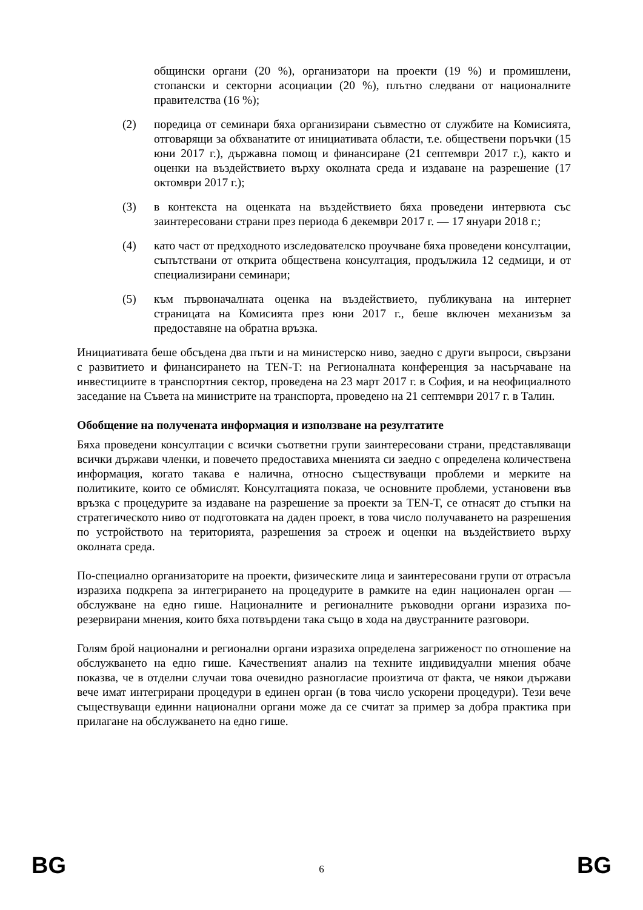общински органи (20 %), организатори на проекти (19 %) и промишлени, стопански и секторни асоциации (20 %), плътно следвани от националните правителства (16 %);
(2) поредица от семинари бяха организирани съвместно от службите на Комисията, отговарящи за обхванатите от инициативата области, т.е. обществени поръчки (15 юни 2017 г.), държавна помощ и финансиране (21 септември 2017 г.), както и оценки на въздействието върху околната среда и издаване на разрешение (17 октомври 2017 г.);
(3) в контекста на оценката на въздействието бяха проведени интервюта със заинтересовани страни през периода 6 декември 2017 г. — 17 януари 2018 г.;
(4) като част от предходното изследователско проучване бяха проведени консултации, съпътствани от открита обществена консултация, продължила 12 седмици, и от специализирани семинари;
(5) към първоначалната оценка на въздействието, публикувана на интернет страницата на Комисията през юни 2017 г., беше включен механизъм за предоставяне на обратна връзка.
Инициативата беше обсъдена два пъти и на министерско ниво, заедно с други въпроси, свързани с развитието и финансирането на TEN-T: на Регионалната конференция за насърчаване на инвестициите в транспортния сектор, проведена на 23 март 2017 г. в София, и на неофициалното заседание на Съвета на министрите на транспорта, проведено на 21 септември 2017 г. в Талин.
Обобщение на получената информация и използване на резултатите
Бяха проведени консултации с всички съответни групи заинтересовани страни, представляващи всички държави членки, и повечето предоставиха мненията си заедно с определена количествена информация, когато такава е налична, относно съществуващи проблеми и мерките на политиките, които се обмислят. Консултацията показа, че основните проблеми, установени във връзка с процедурите за издаване на разрешение за проекти за TEN-T, се отнасят до стъпки на стратегическото ниво от подготовката на даден проект, в това число получаването на разрешения по устройството на територията, разрешения за строеж и оценки на въздействието върху околната среда.
По-специално организаторите на проекти, физическите лица и заинтересовани групи от отрасъла изразиха подкрепа за интегрирането на процедурите в рамките на един национален орган — обслужване на едно гише. Националните и регионалните ръководни органи изразиха по-резервирани мнения, които бяха потвърдени така също в хода на двустранните разговори.
Голям брой национални и регионални органи изразиха определена загриженост по отношение на обслужването на едно гише. Качественият анализ на техните индивидуални мнения обаче показва, че в отделни случаи това очевидно разногласие произтича от факта, че някои държави вече имат интегрирани процедури в единен орган (в това число ускорени процедури). Тези вече съществуващи единни национални органи може да се считат за пример за добра практика при прилагане на обслужването на едно гише.
BG 6 BG